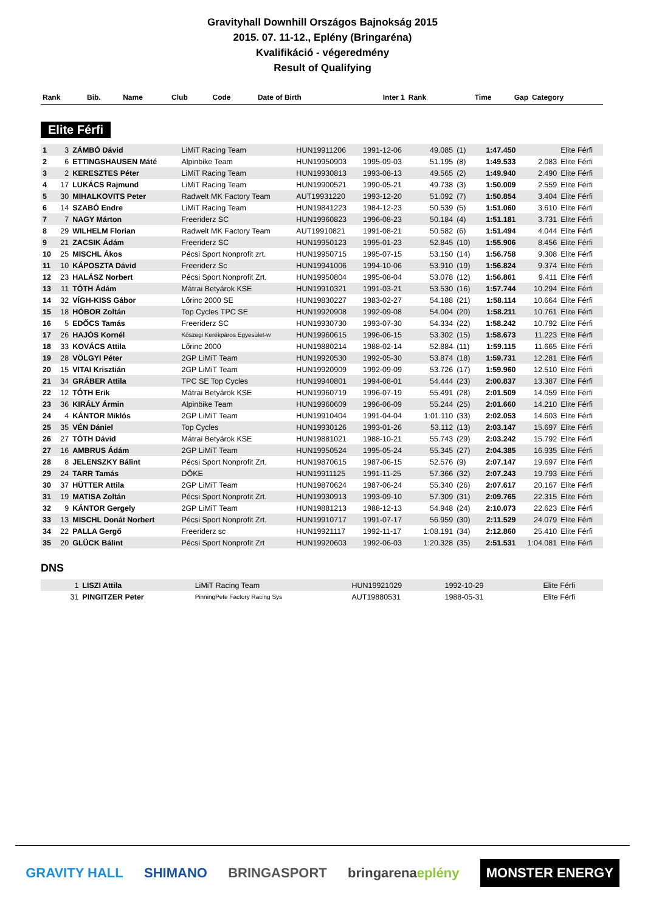Gravityhall Downhill Országos Bajnokság 2015
2015. 07. 11-12., Eplény (Bringaréna)
Kvalifikáció - végeredmény
Result of Qualifying
| Rank | Bib. | Name | Club | Code | Date of Birth | Inter 1 | Rank | Time | Gap | Category |
| --- | --- | --- | --- | --- | --- | --- | --- | --- | --- | --- |
Elite Férfi
| 1 | 3 | ZÁMBÓ Dávid | LiMiT Racing Team | HUN19911206 | 1991-12-06 | 49.085 | (1) | 1:47.450 | | Elite Férfi |
| 2 | 6 | ETTINGSHAUSEN Máté | Alpinbike Team | HUN19950903 | 1995-09-03 | 51.195 | (8) | 1:49.533 | 2.083 | Elite Férfi |
| 3 | 2 | KERESZTES Péter | LiMiT Racing Team | HUN19930813 | 1993-08-13 | 49.565 | (2) | 1:49.940 | 2.490 | Elite Férfi |
| 4 | 17 | LUKÁCS Rajmund | LiMiT Racing Team | HUN19900521 | 1990-05-21 | 49.738 | (3) | 1:50.009 | 2.559 | Elite Férfi |
| 5 | 30 | MIHALKOVITS Peter | Radwelt MK Factory Team | AUT19931220 | 1993-12-20 | 51.092 | (7) | 1:50.854 | 3.404 | Elite Férfi |
| 6 | 14 | SZABÓ Endre | LiMiT Racing Team | HUN19841223 | 1984-12-23 | 50.539 | (5) | 1:51.060 | 3.610 | Elite Férfi |
| 7 | 7 | NAGY Márton | Freeriderz SC | HUN19960823 | 1996-08-23 | 50.184 | (4) | 1:51.181 | 3.731 | Elite Férfi |
| 8 | 29 | WILHELM Florian | Radwelt MK Factory Team | AUT19910821 | 1991-08-21 | 50.582 | (6) | 1:51.494 | 4.044 | Elite Férfi |
| 9 | 21 | ZACSIK Ádám | Freeriderz SC | HUN19950123 | 1995-01-23 | 52.845 | (10) | 1:55.906 | 8.456 | Elite Férfi |
| 10 | 25 | MISCHL Ákos | Pécsi Sport Nonprofit zrt. | HUN19950715 | 1995-07-15 | 53.150 | (14) | 1:56.758 | 9.308 | Elite Férfi |
| 11 | 10 | KÁPOSZTA Dávid | Freeriderz Sc | HUN19941006 | 1994-10-06 | 53.910 | (19) | 1:56.824 | 9.374 | Elite Férfi |
| 12 | 23 | HALÁSZ Norbert | Pécsi Sport Nonprofit Zrt. | HUN19950804 | 1995-08-04 | 53.078 | (12) | 1:56.861 | 9.411 | Elite Férfi |
| 13 | 11 | TÓTH Ádám | Mátrai Betyárok KSE | HUN19910321 | 1991-03-21 | 53.530 | (16) | 1:57.744 | 10.294 | Elite Férfi |
| 14 | 32 | VÍGH-KISS Gábor | Lőrinc 2000 SE | HUN19830227 | 1983-02-27 | 54.188 | (21) | 1:58.114 | 10.664 | Elite Férfi |
| 15 | 18 | HÓBOR Zoltán | Top Cycles TPC SE | HUN19920908 | 1992-09-08 | 54.004 | (20) | 1:58.211 | 10.761 | Elite Férfi |
| 16 | 5 | EDŐCS Tamás | Freeriderz SC | HUN19930730 | 1993-07-30 | 54.334 | (22) | 1:58.242 | 10.792 | Elite Férfi |
| 17 | 26 | HAJÓS Kornél | Kőszegi Kerékpáros Egyesület-w | HUN19960615 | 1996-06-15 | 53.302 | (15) | 1:58.673 | 11.223 | Elite Férfi |
| 18 | 33 | KOVÁCS Attila | Lőrinc 2000 | HUN19880214 | 1988-02-14 | 52.884 | (11) | 1:59.115 | 11.665 | Elite Férfi |
| 19 | 28 | VÖLGYI Péter | 2GP LiMiT Team | HUN19920530 | 1992-05-30 | 53.874 | (18) | 1:59.731 | 12.281 | Elite Férfi |
| 20 | 15 | VITAI Krisztián | 2GP LiMiT Team | HUN19920909 | 1992-09-09 | 53.726 | (17) | 1:59.960 | 12.510 | Elite Férfi |
| 21 | 34 | GRÁBER Attila | TPC SE Top Cycles | HUN19940801 | 1994-08-01 | 54.444 | (23) | 2:00.837 | 13.387 | Elite Férfi |
| 22 | 12 | TÓTH Erik | Mátrai Betyárok KSE | HUN19960719 | 1996-07-19 | 55.491 | (28) | 2:01.509 | 14.059 | Elite Férfi |
| 23 | 36 | KIRÁLY Ármin | Alpinbike Team | HUN19960609 | 1996-06-09 | 55.244 | (25) | 2:01.660 | 14.210 | Elite Férfi |
| 24 | 4 | KÁNTOR Miklós | 2GP LiMiT Team | HUN19910404 | 1991-04-04 | 1:01.110 | (33) | 2:02.053 | 14.603 | Elite Férfi |
| 25 | 35 | VÉN Dániel | Top Cycles | HUN19930126 | 1993-01-26 | 53.112 | (13) | 2:03.147 | 15.697 | Elite Férfi |
| 26 | 27 | TÓTH Dávid | Mátrai Betyárok KSE | HUN19881021 | 1988-10-21 | 55.743 | (29) | 2:03.242 | 15.792 | Elite Férfi |
| 27 | 16 | AMBRUS Ádám | 2GP LiMiT Team | HUN19950524 | 1995-05-24 | 55.345 | (27) | 2:04.385 | 16.935 | Elite Férfi |
| 28 | 8 | JELENSZKY Bálint | Pécsi Sport Nonprofit Zrt. | HUN19870615 | 1987-06-15 | 52.576 | (9) | 2:07.147 | 19.697 | Elite Férfi |
| 29 | 24 | TARR Tamás | DÖKE | HUN19911125 | 1991-11-25 | 57.366 | (32) | 2:07.243 | 19.793 | Elite Férfi |
| 30 | 37 | HÜTTER Attila | 2GP LiMiT Team | HUN19870624 | 1987-06-24 | 55.340 | (26) | 2:07.617 | 20.167 | Elite Férfi |
| 31 | 19 | MATISA Zoltán | Pécsi Sport Nonprofit Zrt. | HUN19930913 | 1993-09-10 | 57.309 | (31) | 2:09.765 | 22.315 | Elite Férfi |
| 32 | 9 | KÁNTOR Gergely | 2GP LiMiT Team | HUN19881213 | 1988-12-13 | 54.948 | (24) | 2:10.073 | 22.623 | Elite Férfi |
| 33 | 13 | MISCHL Donát Norbert | Pécsi Sport Nonprofit Zrt. | HUN19910717 | 1991-07-17 | 56.959 | (30) | 2:11.529 | 24.079 | Elite Férfi |
| 34 | 22 | PALLA Gergő | Freeriderz sc | HUN19921117 | 1992-11-17 | 1:08.191 | (34) | 2:12.860 | 25.410 | Elite Férfi |
| 35 | 20 | GLÜCK Bálint | Pécsi Sport Nonprofit Zrt | HUN19920603 | 1992-06-03 | 1:20.328 | (35) | 2:51.531 | 1:04.081 | Elite Férfi |
DNS
| | 1 | LISZI Attila | LiMiT Racing Team | HUN19921029 | 1992-10-29 | | | | | Elite Férfi |
| | 31 | PINGITZER Peter | PinningPete Factory Racing Sys | AUT19880531 | 1988-05-31 | | | | | Elite Férfi |
GRAVITY HALL SHIMANO BRINGASPORT bringarenaeplény MONSTER ENERGY